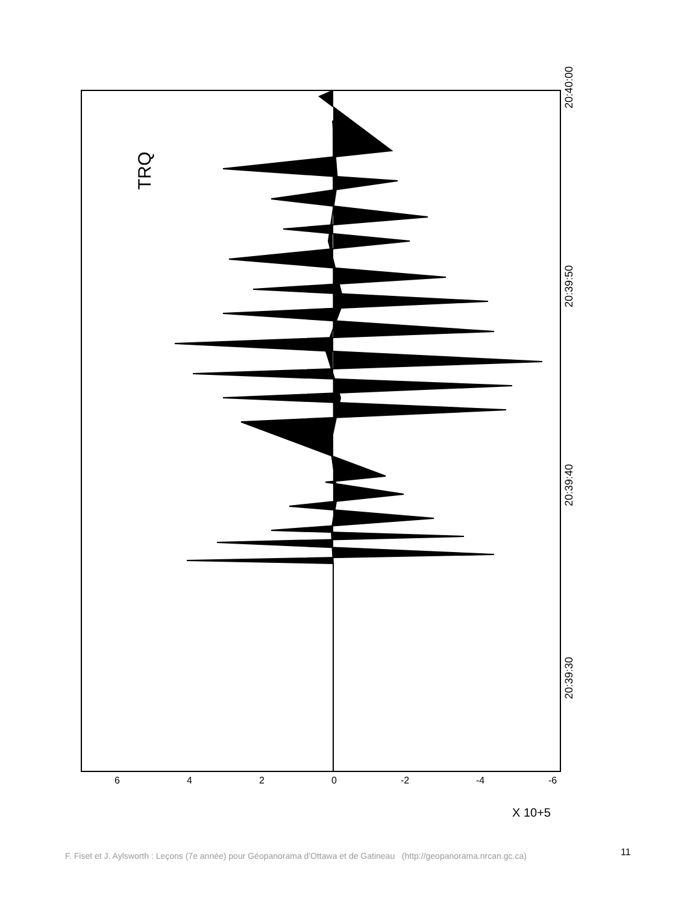TRQ
20:40:00
20:39:50
20:39:40
20:39:30
6
4
2
0
-2
-4
-6
X 10+5
F. Fiset et J. Aylsworth : Leçons (7e année) pour Géopanorama d'Ottawa et de Gatineau (http://geopanorama.nrcan.gc.ca)
11